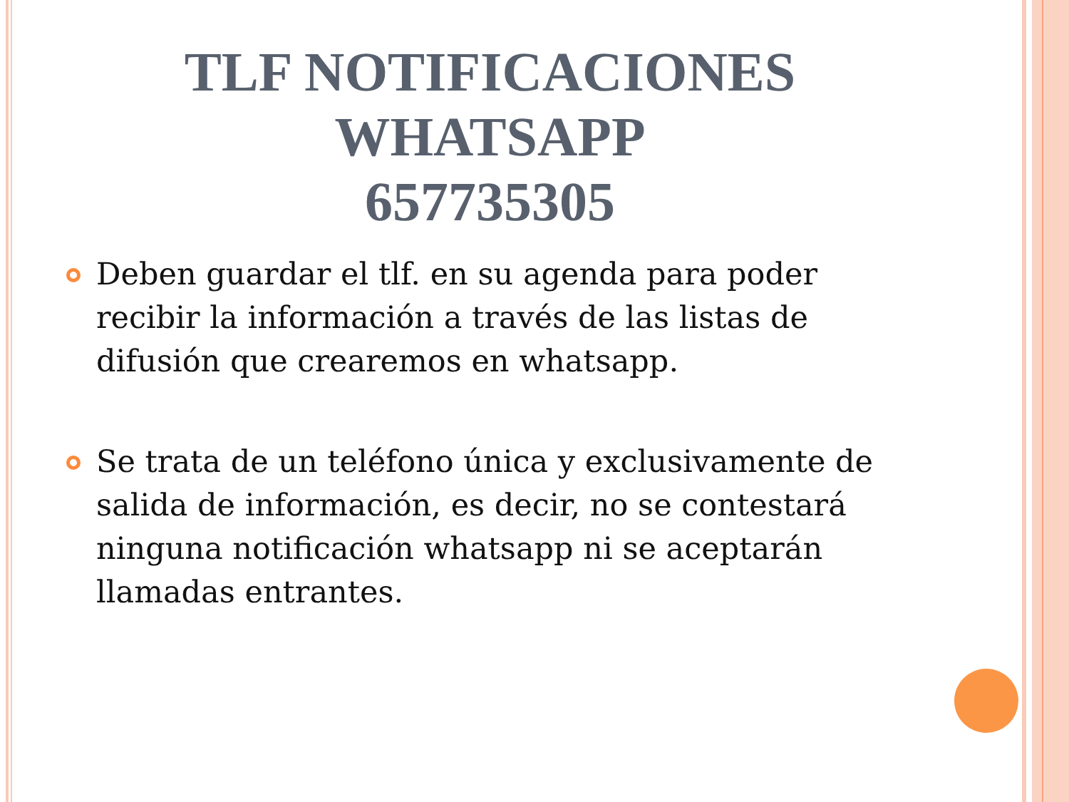TLF NOTIFICACIONES
WHATSAPP
657735305
Deben guardar el tlf. en su agenda para poder recibir la información a través de las listas de difusión que crearemos en whatsapp.
Se trata de un teléfono única y exclusivamente de salida de información, es decir, no se contestará ninguna notificación whatsapp ni se aceptarán llamadas entrantes.